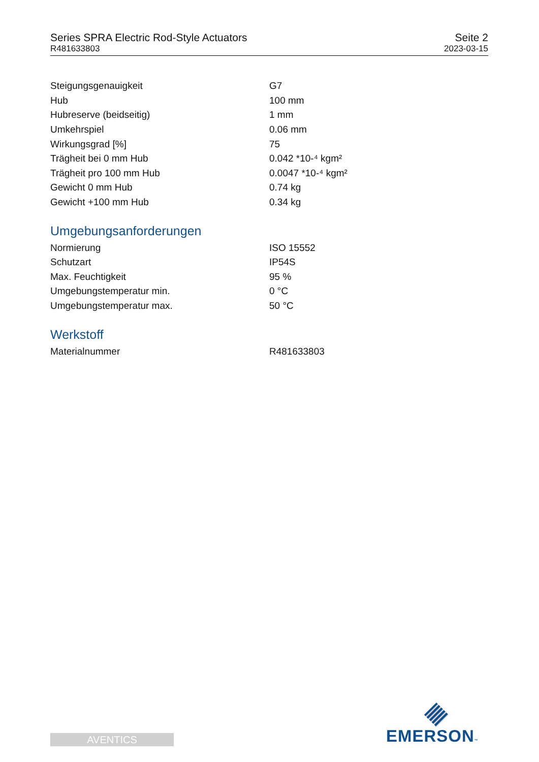Series SPRA Electric Rod-Style Actuators
R481633803
Seite 2
2023-03-15
| Steigungsgenauigkeit | G7 |
| Hub | 100 mm |
| Hubreserve (beidseitig) | 1 mm |
| Umkehrspiel | 0.06 mm |
| Wirkungsgrad [%] | 75 |
| Trägheit bei 0 mm Hub | 0.042 *10-⁴ kgm² |
| Trägheit pro 100 mm Hub | 0.0047 *10-⁴ kgm² |
| Gewicht 0 mm Hub | 0.74 kg |
| Gewicht +100 mm Hub | 0.34 kg |
Umgebungsanforderungen
| Normierung | ISO 15552 |
| Schutzart | IP54S |
| Max. Feuchtigkeit | 95 % |
| Umgebungstemperatur min. | 0 °C |
| Umgebungstemperatur max. | 50 °C |
Werkstoff
| Materialnummer | R481633803 |
AVENTICS EMERSON™